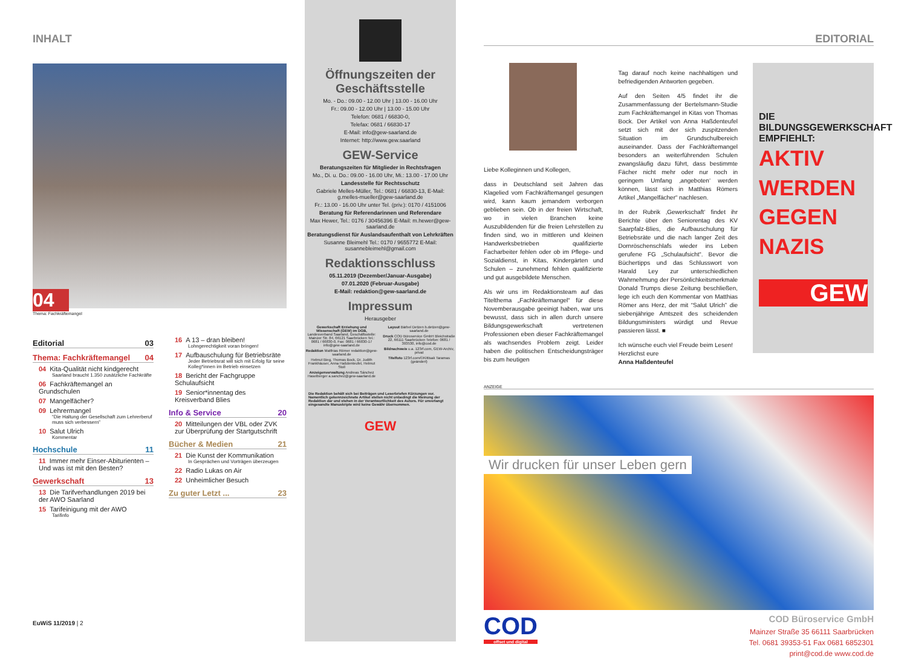INHALT
04
Thema: Fachkräftemangel
Editorial 03
Thema: Fachkräftemangel 04
04 Kita-Qualität nicht kindgerecht
Saarland braucht 1.350 zusätzliche Fachkräfte
06 Fachkräftemangel an Grundschulen
07 Mangelfächer?
09 Lehrermangel
“Die Haltung der Gesellschaft zum Lehrerberuf muss sich verbessern”
10 Salut Ulrich
Kommentar
Hochschule 11
11 Immer mehr Einser-Abiturienten – Und was ist mit den Besten?
Gewerkschaft 13
13 Die Tarifverhandlungen 2019 bei der AWO Saarland
15 Tarifeinigung mit der AWO
Tarifinfo
16 A 13 – dran bleiben!
Lohngerechtigkeit voran bringen!
17 Aufbauschulung für Betriebsräte
Jeder Betriebsrat will sich mit Erfolg für seine Kolleg*innen im Betrieb einsetzen
18 Bericht der Fachgruppe Schulaufsicht
19 Senior*innentag des Kreisverband Blies
Info & Service 20
20 Mitteilungen der VBL oder ZVK zur Überprüfung der Startgutschrift
Bücher & Medien 21
21 Die Kunst der Kommunikation
In Gesprächen und Vorträgen überzeugen
22 Radio Lukas on Air
22 Unheimlicher Besuch
Zu guter Letzt ... 23
EuWiS 11/2019 | 2
Öffnungszeiten der Geschäftsstelle
Mo. - Do.: 09.00 - 12.00 Uhr | 13.00 - 16.00 Uhr
Fr.: 09.00 - 12.00 Uhr | 13.00 - 15.00 Uhr
Telefon: 0681 / 66830-0,
Telefax: 0681 / 66830-17
E-Mail: info@gew-saarland.de
Internet: http://www.gew.saarland
GEW-Service
Beratungszeiten für Mitglieder in Rechtsfragen
Mo., Di. u. Do.: 09.00 - 16.00 Uhr, Mi.: 13.00 - 17.00 Uhr
Landesstelle für Rechtsschutz
Gabriele Melles-Müller, Tel.: 0681 / 66830-13, E-Mail: g.melles-mueller@gew-saarland.de
Fr.: 13.00 - 16.00 Uhr unter Tel. (priv.): 0170 / 4151006
Beratung für Referendarinnen und Referendare
Max Hewer, Tel.: 0176 / 30456396 E-Mail: m.hewer@gew-saarland.de
Beratungsdienst für Auslandsaufenthalt von Lehrkräften
Susanne Bleimehl Tel.: 0170 / 9655772 E-Mail: susannebleimehl@gmail.com
Redaktionsschluss
05.11.2019 (Dezember/Januar-Ausgabe)
07.01.2020 (Februar-Ausgabe)
E-Mail: redaktion@gew-saarland.de
Impressum
Herausgeber
Gewerkschaft Erziehung und Wissenschaft (GEW) im DGB, Landesverband Saarland, Geschäftsstelle: Mainzer Str. 84, 66121 Saarbrücken Tel.: 0681 / 66830-0, Fax: 0681 / 66830-17 info@gew-saarland.de
Redaktion Matthias Römer redaktion@gew-saarland.de
Helmut Bieg, Thomas Bock, Dr. Judith Frankhäuser, Anna Haßdenteufel, Helmut Stoll
Anzeigenverwaltung Andreas Sánchez Haselberger a.sanchez@gew-saarland.de
Layout Bärbel Detzen b.detzen@gew-saarland.de
Druck COD Büroservice GmbH Bleichstraße 22, 66111 Saarbrücken Telefon: 0681 / 393530, info@cod.de
Bildnachweis u.a. 123rf.com, GEW-Archiv, privat
Titelfoto 123rf.com/©Kittisak Taramas (geändert)
Die Redaktion behält sich bei Beiträgen und Leserbriefen Kürzungen vor. Namentlich gekennzeichnete Artikel stellen nicht unbedingt die Meinung der Redaktion dar und stehen in der Verantwortlichkeit des Autors. Für unverlangt eingesandte Manuskripte wird keine Gewähr übernommen.
GEW
EDITORIAL
Liebe Kolleginnen und Kollegen,
dass in Deutschland seit Jahren das Klagelied vom Fachkräftemangel gesungen wird, kann kaum jemandem verborgen geblieben sein. Ob in der freien Wirtschaft, wo in vielen Branchen keine Auszubildenden für die freien Lehrstellen zu finden sind, wo in mittleren und kleinen Handwerksbetrieben qualifizierte Facharbeiter fehlen oder ob im Pflege- und Sozialdienst, in Kitas, Kindergärten und Schulen – zunehmend fehlen qualifizierte und gut ausgebildete Menschen.
Als wir uns im Redaktionsteam auf das Titelthema „Fachkräftemangel“ für diese Novemberausgabe geeinigt haben, war uns bewusst, dass sich in allen durch unsere Bildungsgewerkschaft vertretenen Professionen eben dieser Fachkräftemangel als wachsendes Problem zeigt. Leider haben die politischen Entscheidungsträger bis zum heutigen
Tag darauf noch keine nachhaltigen und befriedigenden Antworten gegeben.
Auf den Seiten 4/5 findet ihr die Zusammenfassung der Bertelsmann-Studie zum Fachkräftemangel in Kitas von Thomas Bock. Der Artikel von Anna Haßdenteufel setzt sich mit der sich zuspitzenden Situation im Grundschulbereich auseinander. Dass der Fachkräftemangel besonders an weiterführenden Schulen zwangsläufig dazu führt, dass bestimmte Fächer nicht mehr oder nur noch in geringem Umfang ‚angeboten‘ werden können, lässt sich in Matthias Römers Artikel „Mangelfächer“ nachlesen.
In der Rubrik ‚Gewerkschaft‘ findet ihr Berichte über den Seniorentag des KV Saarpfalz-Blies, die Aufbauschulung für Betriebsräte und die nach langer Zeit des Dornröschenschlafs wieder ins Leben gerufene FG „Schulaufsicht“. Bevor die Büchertipps und das Schlusswort von Harald Ley zur unterschiedlichen Wahrnehmung der Persönlichkeitsmerkmale Donald Trumps diese Zeitung beschließen, lege ich euch den Kommentar von Matthias Römer ans Herz, der mit “Salut Ulrich” die siebenjährige Amtszeit des scheidenden Bildungsministers würdigt und Revue passieren lässt. ■
Ich wünsche euch viel Freude beim Lesen!
Herzlichst eure
Anna Haßdenteufel
DIE BILDUNGSGEWERKSCHAFT EMPFIEHLT:
AKTIV WERDEN GEGEN NAZIS
GEW
ANZEIGE
Wir drucken für unser Leben gern
COD
offset und digital
COD Büroservice GmbH
Mainzer Straße 35 66111 Saarbrücken
Tel. 0681 39353-51 Fax 0681 6852301
print@cod.de www.cod.de